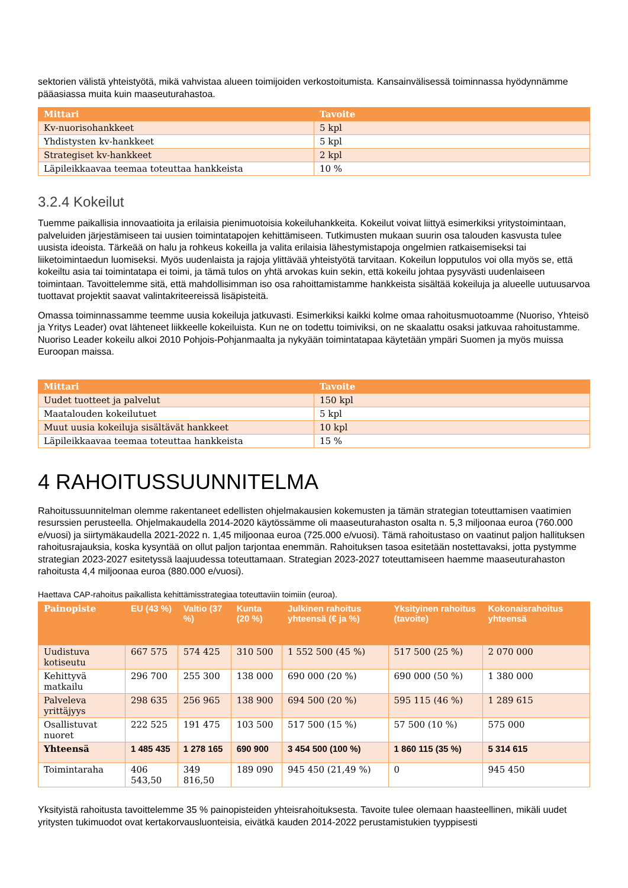sektorien välistä yhteistyötä, mikä vahvistaa alueen toimijoiden verkostoitumista. Kansainvälisessä toiminnassa hyödynnämme pääasiassa muita kuin maaseuturahastoa.
| Mittari | Tavoite |
| --- | --- |
| Kv-nuorisohankkeet | 5 kpl |
| Yhdistysten kv-hankkeet | 5 kpl |
| Strategiset kv-hankkeet | 2 kpl |
| Läpileikkaavaa teemaa toteuttaa hankkeista | 10 % |
3.2.4 Kokeilut
Tuemme paikallisia innovaatioita ja erilaisia pienimuotoisia kokeiluhankkeita. Kokeilut voivat liittyä esimerkiksi yritystoimintaan, palveluiden järjestämiseen tai uusien toimintatapojen kehittämiseen. Tutkimusten mukaan suurin osa talouden kasvusta tulee uusista ideoista. Tärkeää on halu ja rohkeus kokeilla ja valita erilaisia lähestymistapoja ongelmien ratkaisemiseksi tai liiketoimintaedun luomiseksi. Myös uudenlaista ja rajoja ylittävää yhteistyötä tarvitaan. Kokeilun lopputulos voi olla myös se, että kokeiltu asia tai toimintatapa ei toimi, ja tämä tulos on yhtä arvokas kuin sekin, että kokeilu johtaa pysyvästi uudenlaiseen toimintaan. Tavoittelemme sitä, että mahdollisimman iso osa rahoittamistamme hankkeista sisältää kokeiluja ja alueelle uutuusarvoa tuottavat projektit saavat valintakriteereissä lisäpisteitä.
Omassa toiminnassamme teemme uusia kokeiluja jatkuvasti. Esimerkiksi kaikki kolme omaa rahoitusmuotoamme (Nuoriso, Yhteisö ja Yritys Leader) ovat lähteneet liikkeelle kokeiluista. Kun ne on todettu toimiviksi, on ne skaalattu osaksi jatkuvaa rahoitustamme. Nuoriso Leader kokeilu alkoi 2010 Pohjois-Pohjanmaalta ja nykyään toimintatapaa käytetään ympäri Suomen ja myös muissa Euroopan maissa.
| Mittari | Tavoite |
| --- | --- |
| Uudet tuotteet ja palvelut | 150 kpl |
| Maatalouden kokeilutuet | 5 kpl |
| Muut uusia kokeiluja sisältävät hankkeet | 10 kpl |
| Läpileikkaavaa teemaa toteuttaa hankkeista | 15 % |
4 RAHOITUSSUUNNITELMA
Rahoitussuunnitelman olemme rakentaneet edellisten ohjelmakausien kokemusten ja tämän strategian toteuttamisen vaatimien resurssien perusteella. Ohjelmakaudella 2014-2020 käytössämme oli maaseuturahaston osalta n. 5,3 miljoonaa euroa (760.000 e/vuosi) ja siirtymäkaudella 2021-2022 n. 1,45 miljoonaa euroa (725.000 e/vuosi). Tämä rahoitustaso on vaatinut paljon hallituksen rahoitusrajauksia, koska kysyntää on ollut paljon tarjontaa enemmän. Rahoituksen tasoa esitetään nostettavaksi, jotta pystymme strategian 2023-2027 esitetyssä laajuudessa toteuttamaan. Strategian 2023-2027 toteuttamiseen haemme maaseuturahaston rahoitusta 4,4 miljoonaa euroa (880.000 e/vuosi).
Haettava CAP-rahoitus paikallista kehittämisstrategiaa toteuttaviin toimiin (euroa).
| Painopiste | EU (43 %) | Valtio (37 %) | Kunta (20 %) | Julkinen rahoitus yhteensä (€ ja %) | Yksityinen rahoitus (tavoite) | Kokonaisrahoitus yhteensä |
| --- | --- | --- | --- | --- | --- | --- |
| Uudistuva kotiseutu | 667 575 | 574 425 | 310 500 | 1 552 500 (45 %) | 517 500 (25 %) | 2 070 000 |
| Kehittyvä matkailu | 296 700 | 255 300 | 138 000 | 690 000 (20 %) | 690 000 (50 %) | 1 380 000 |
| Palveleva yrittäjyys | 298 635 | 256 965 | 138 900 | 694 500 (20 %) | 595 115 (46 %) | 1 289 615 |
| Osallistuvat nuoret | 222 525 | 191 475 | 103 500 | 517 500 (15 %) | 57 500 (10 %) | 575 000 |
| Yhteensä | 1 485 435 | 1 278 165 | 690 900 | 3 454 500 (100 %) | 1 860 115 (35 %) | 5 314 615 |
| Toimintaraha | 406 543,50 | 349 816,50 | 189 090 | 945 450 (21,49 %) | 0 | 945 450 |
Yksityistä rahoitusta tavoittelemme 35 % painopisteiden yhteisrahoituksesta. Tavoite tulee olemaan haasteellinen, mikäli uudet yritysten tukimuodot ovat kertakorvausluonteisia, eivätkä kauden 2014-2022 perustamistukien tyyppisesti